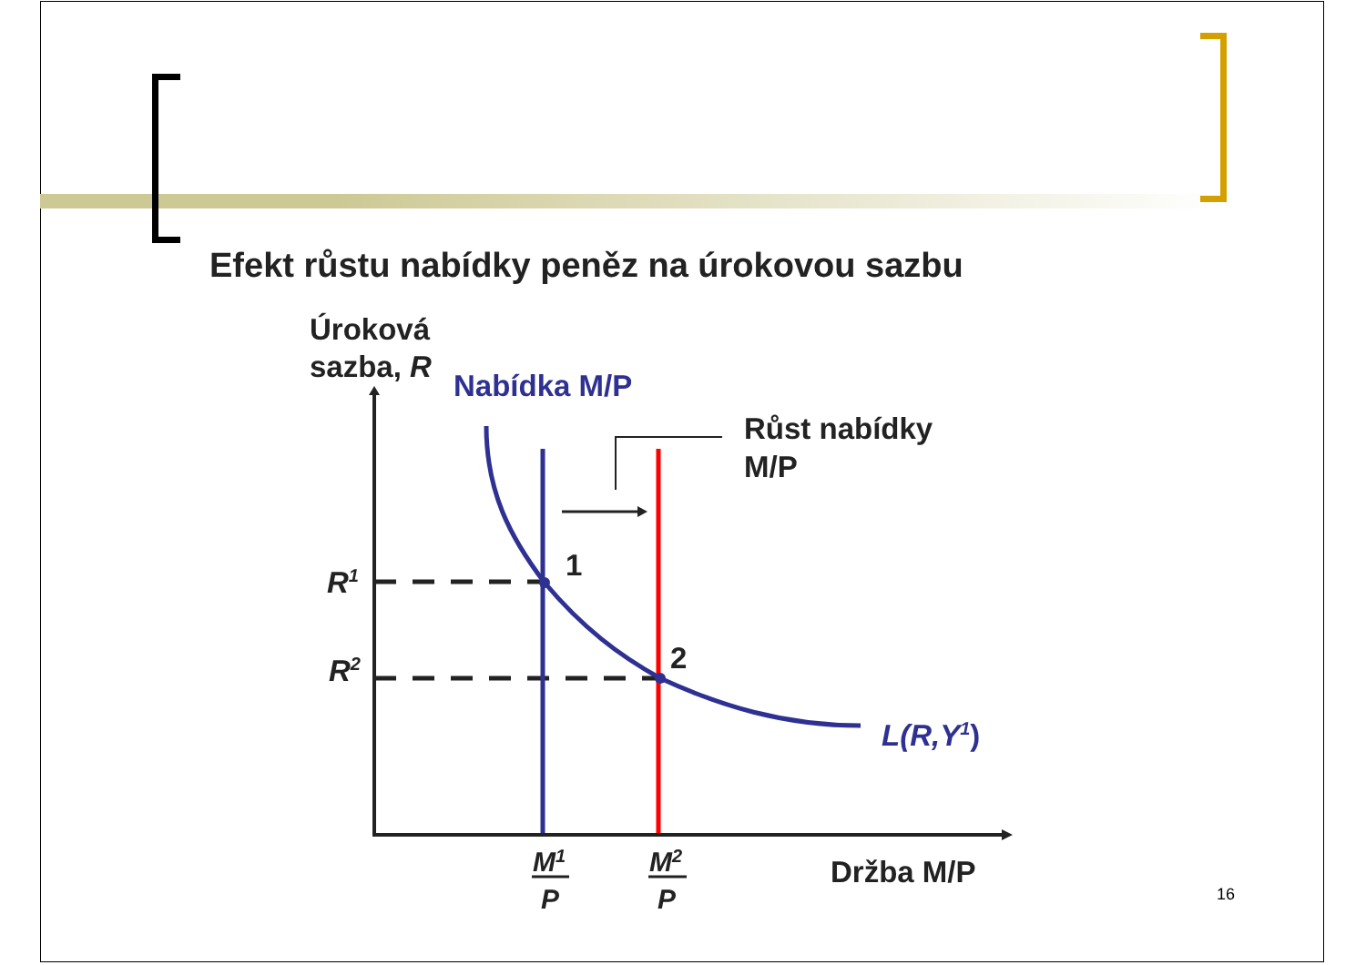Efekt růstu nabídky peněz na úrokovou sazbu
Úroková
sazba, R
Nabídka M/P
Růst nabídky
M/P
1
2
R1
R2
L(R,Y1)
M1
P
M2
P
Držba M/P
16